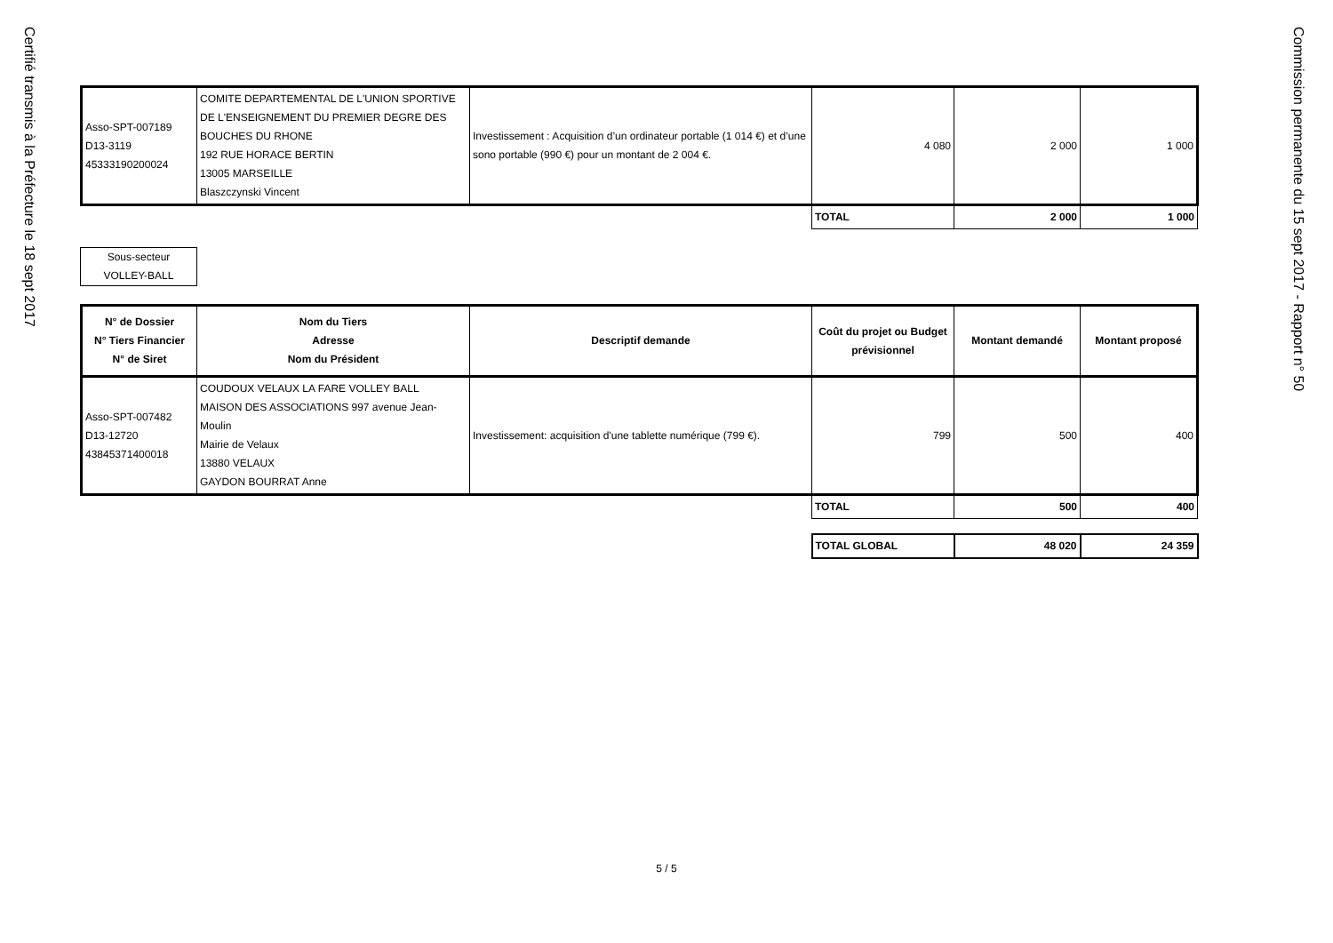Certifié transmis à la Préfecture le 18 sept 2017
| Asso-SPT-007189 D13-3119 45333190200024 | COMITE DEPARTEMENTAL DE L'UNION SPORTIVE DE L'ENSEIGNEMENT DU PREMIER DEGRE DES BOUCHES DU RHONE 192 RUE HORACE BERTIN 13005 MARSEILLE Blaszczynski Vincent | Investissement : Acquisition d’un ordinateur portable (1 014 €) et d’une sono portable (990 €) pour un montant de 2 004 €. | 4 080 | 2 000 | 1 000 |
| | | | TOTAL | 2 000 | 1 000 |
Sous-secteur
VOLLEY-BALL
| N° de Dossier N° Tiers Financier N° de Siret | Nom du Tiers Adresse Nom du Président | Descriptif demande | Coût du projet ou Budget prévisionnel | Montant demandé | Montant proposé |
| --- | --- | --- | --- | --- | --- |
| Asso-SPT-007482 D13-12720 43845371400018 | COUDOUX VELAUX LA FARE VOLLEY BALL MAISON DES ASSOCIATIONS 997 avenue Jean-Moulin Mairie de Velaux 13880 VELAUX GAYDON BOURRAT Anne | Investissement: acquisition d'une tablette numérique (799 €). | 799 | 500 | 400 |
| | | | TOTAL | 500 | 400 |
| | | | TOTAL GLOBAL | 48 020 | 24 359 |
5 / 5
Commission permanente du 15 sept 2017 - Rapport n° 50